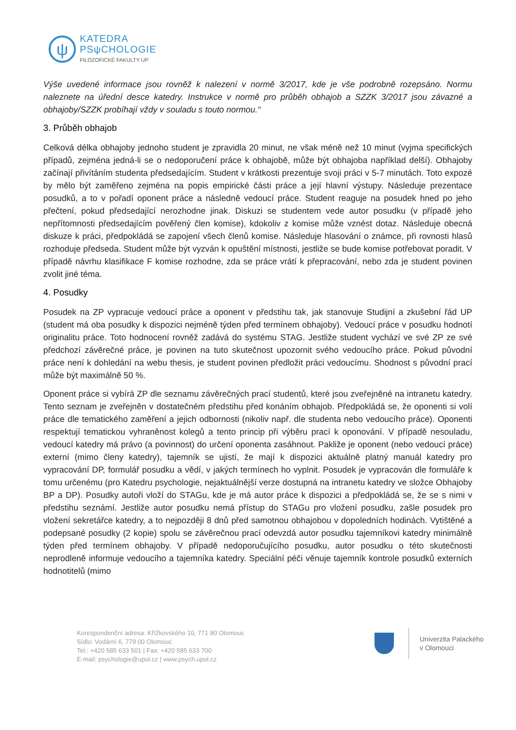ψ
KATEDRA
PSψCHOLOGIE
FILOZOFICKÉ FAKULTY UP
Výše uvedené informace jsou rovněž k nalezení v normě 3/2017, kde je vše podrobně rozepsáno. Normu naleznete na úřední desce katedry. Instrukce v normě pro průběh obhajob a SZZK 3/2017 jsou závazné a obhajoby/SZZK probíhají vždy v souladu s touto normou.“
3. Průběh obhajob
Celková délka obhajoby jednoho student je zpravidla 20 minut, ne však méně než 10 minut (vyjma specifických případů, zejména jedná-li se o nedoporučení práce k obhajobě, může být obhajoba například delší). Obhajoby začínají přivítáním studenta předsedajícím. Student v krátkosti prezentuje svoji práci v 5-7 minutách. Toto expozé by mělo být zaměřeno zejména na popis empirické části práce a její hlavní výstupy. Následuje prezentace posudků, a to v pořadí oponent práce a následně vedoucí práce. Student reaguje na posudek hned po jeho přečtení, pokud předsedající nerozhodne jinak. Diskuzi se studentem vede autor posudku (v případě jeho nepřítomnosti předsedajícím pověřený člen komise), kdokoliv z komise může vznést dotaz. Následuje obecná diskuze k práci, předpokládá se zapojení všech členů komise. Následuje hlasování o známce, při rovnosti hlasů rozhoduje předseda. Student může být vyzván k opuštění místnosti, jestliže se bude komise potřebovat poradit. V případě návrhu klasifikace F komise rozhodne, zda se práce vrátí k přepracování, nebo zda je student povinen zvolit jiné téma.
4. Posudky
Posudek na ZP vypracuje vedoucí práce a oponent v předstihu tak, jak stanovuje Studijní a zkušební řád UP (student má oba posudky k dispozici nejméně týden před termínem obhajoby). Vedoucí práce v posudku hodnotí originalitu práce. Toto hodnocení rovněž zadává do systému STAG. Jestliže student vychází ve své ZP ze své předchozí závěrečné práce, je povinen na tuto skutečnost upozornit svého vedoucího práce. Pokud původní práce není k dohledání na webu thesis, je student povinen předložit práci vedoucímu. Shodnost s původní prací může být maximálně 50 %.
Oponent práce si vybírá ZP dle seznamu závěrečných prací studentů, které jsou zveřejněné na intranetu katedry. Tento seznam je zveřejněn v dostatečném předstihu před konáním obhajob. Předpokládá se, že oponenti si volí práce dle tematického zaměření a jejich odbornosti (nikoliv např. dle studenta nebo vedoucího práce). Oponenti respektují tematickou vyhraněnost kolegů a tento princip při výběru prací k oponování. V případě nesouladu, vedoucí katedry má právo (a povinnost) do určení oponenta zasáhnout. Pakliže je oponent (nebo vedoucí práce) externí (mimo členy katedry), tajemník se ujistí, že mají k dispozici aktuálně platný manuál katedry pro vypracování DP, formulář posudku a vědí, v jakých termínech ho vyplnit. Posudek je vypracován dle formuláře k tomu určenému (pro Katedru psychologie, nejaktuálnější verze dostupná na intranetu katedry ve složce Obhajoby BP a DP). Posudky autoři vloží do STAGu, kde je má autor práce k dispozici a předpokládá se, že se s nimi v předstihu seznámí. Jestliže autor posudku nemá přístup do STAGu pro vložení posudku, zašle posudek pro vložení sekretářce katedry, a to nejpozději 8 dnů před samotnou obhajobou v dopoledních hodinách. Vytištěné a podepsané posudky (2 kopie) spolu se závěrečnou prací odevzdá autor posudku tajemníkovi katedry minimálně týden před termínem obhajoby. V případě nedoporučujícího posudku, autor posudku o této skutečnosti neprodleně informuje vedoucího a tajemníka katedry. Speciální péči věnuje tajemník kontrole posudků externích hodnotitelů (mimo
Korespondenční adresa: Křížkovského 10, 771 80 Olomouc
Sídlo: Vodární 6, 779 00 Olomouc
Tel.: +420 585 633 501 | Fax: +420 585 633 700
E-mail: psychologie@upol.cz | www.psych.upol.cz
Univerzita Palackého
v Olomouci